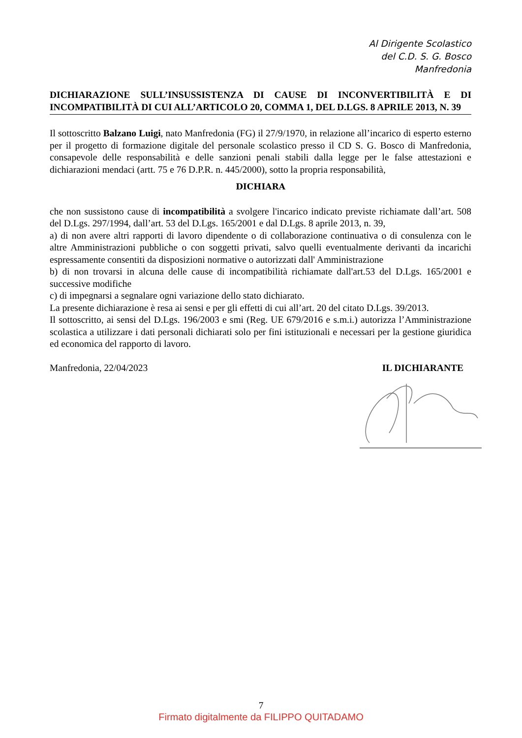Al Dirigente Scolastico
del C.D. S. G. Bosco
Manfredonia
DICHIARAZIONE SULL’INSUSSISTENZA DI CAUSE DI INCONVERTIBILITÀ E DI INCOMPATIBILITÀ DI CUI ALL’ARTICOLO 20, COMMA 1, DEL D.LGS. 8 APRILE 2013, N. 39
Il sottoscritto Balzano Luigi, nato Manfredonia (FG) il 27/9/1970, in relazione all’incarico di esperto esterno per il progetto di formazione digitale del personale scolastico presso il CD S. G. Bosco di Manfredonia, consapevole delle responsabilità e delle sanzioni penali stabili dalla legge per le false attestazioni e dichiarazioni mendaci (artt. 75 e 76 D.P.R. n. 445/2000), sotto la propria responsabilità,
DICHIARA
che non sussistono cause di incompatibilità a svolgere l'incarico indicato previste richiamate dall’art. 508 del D.Lgs. 297/1994, dall’art. 53 del D.Lgs. 165/2001 e dal D.Lgs. 8 aprile 2013, n. 39,
a) di non avere altri rapporti di lavoro dipendente o di collaborazione continuativa o di consulenza con le altre Amministrazioni pubbliche o con soggetti privati, salvo quelli eventualmente derivanti da incarichi espressamente consentiti da disposizioni normative o autorizzati dall' Amministrazione
b) di non trovarsi in alcuna delle cause di incompatibilità richiamate dall'art.53 del D.Lgs. 165/2001 e successive modifiche
c) di impegnarsi a segnalare ogni variazione dello stato dichiarato.
La presente dichiarazione è resa ai sensi e per gli effetti di cui all’art. 20 del citato D.Lgs. 39/2013.
Il sottoscritto, ai sensi del D.Lgs. 196/2003 e smi (Reg. UE 679/2016 e s.m.i.) autorizza l’Amministrazione scolastica a utilizzare i dati personali dichiarati solo per fini istituzionali e necessari per la gestione giuridica ed economica del rapporto di lavoro.
Manfredonia, 22/04/2023 IL DICHIARANTE
7
Firmato digitalmente da FILIPPO QUITADAMO